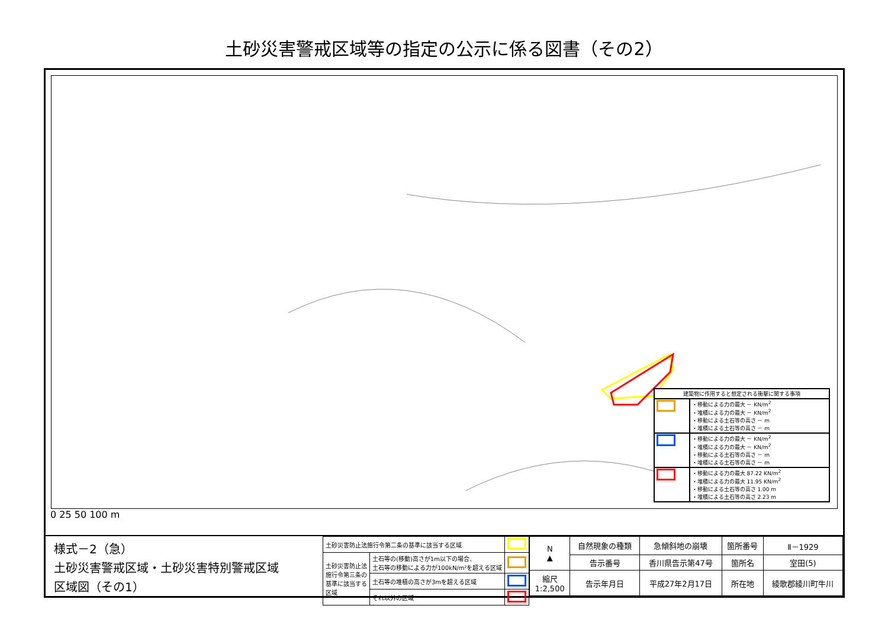土砂災害警戒区域等の指定の公示に係る図書（その2）
| 建築物に作用すると想定される衝撃に関する事項 | |
| | ・移動による力の最大 － KN/m<sup>2</sup> ・堆積による力の最大 － KN/m<sup>2</sup> ・移動による土石等の高さ － m ・堆積による土石等の高さ － m |
| | ・移動による力の最大 － KN/m<sup>2</sup> ・堆積による力の最大 － KN/m<sup>2</sup> ・移動による土石等の高さ － m ・堆積による土石等の高さ － m |
| | ・移動による力の最大 87.22 KN/m<sup>2</sup> ・堆積による力の最大 11.95 KN/m<sup>2</sup> ・移動による土石等の高さ 1.00 m ・堆積による土石等の高さ 2.23 m |
0 25 50 100 m
様式－2（急）
土砂災害警戒区域・土砂災害特別警戒区域
区域図（その1）
| 土砂災害防止法施行令第二条の基準に該当する区域 | | |
| 土砂災害防止法 施行令第三条の 基準に該当する 区域 | 土石等の(移動)高さが1m以下の場合、 土石等の移動による力が100kN/m²を超える区域 | |
| | 土石等の堆積の高さが3mを超える区域 | |
| | それ以外の区域 | |
| N ▲ | 自然現象の種類 | 急傾斜地の崩壊 | 箇所番号 | Ⅱ－1929 |
| | 告示番号 | 香川県告示第47号 | 箇所名 | 室田(5) |
| 縮尺 1:2,500 | 告示年月日 | 平成27年2月17日 | 所在地 | 綾歌郡綾川町牛川 |